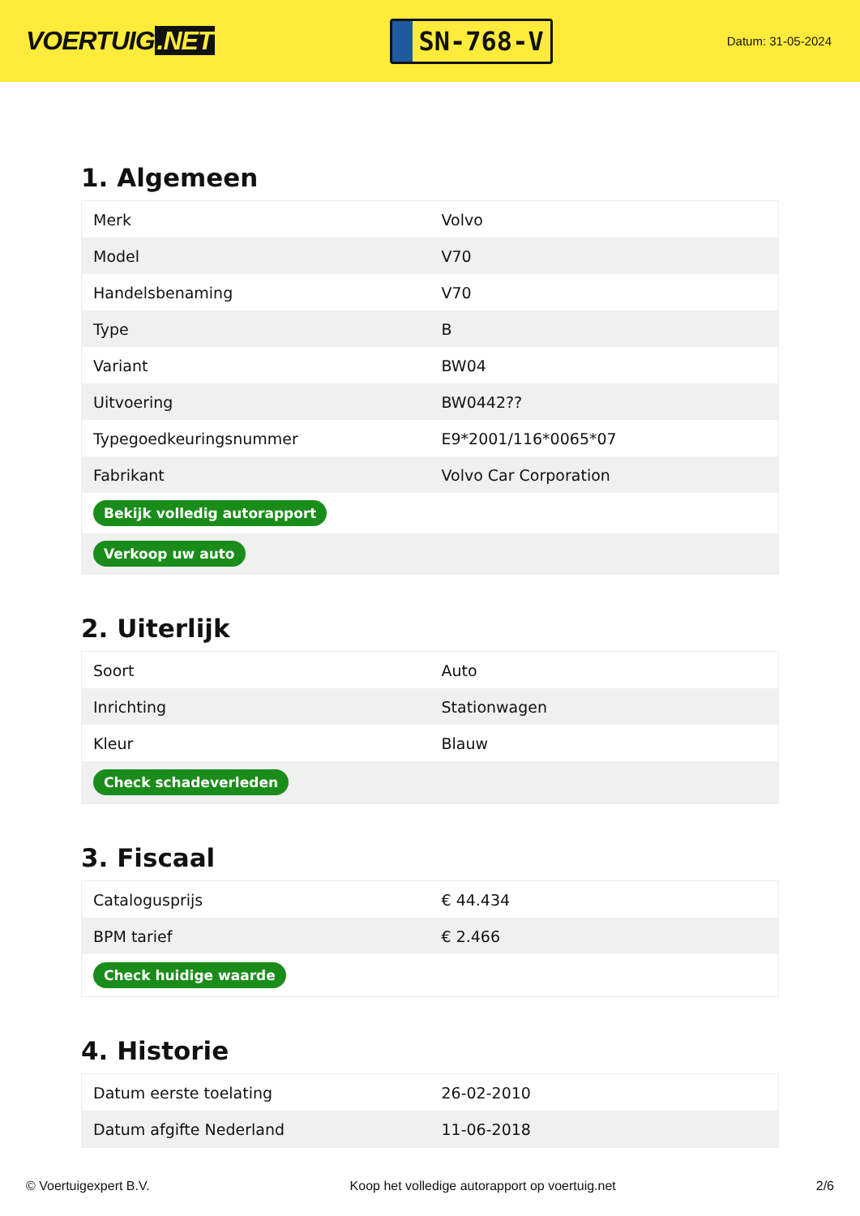VOERTUIG.NET
SN-768-V
Datum: 31-05-2024
1. Algemeen
| Merk | Volvo |
| Model | V70 |
| Handelsbenaming | V70 |
| Type | B |
| Variant | BW04 |
| Uitvoering | BW0442?? |
| Typegoedkeuringsnummer | E9*2001/116*0065*07 |
| Fabrikant | Volvo Car Corporation |
| Bekijk volledig autorapport | |
| Verkoop uw auto | |
2. Uiterlijk
| Soort | Auto |
| Inrichting | Stationwagen |
| Kleur | Blauw |
| Check schadeverleden | |
3. Fiscaal
| Catalogusprijs | € 44.434 |
| BPM tarief | € 2.466 |
| Check huidige waarde | |
4. Historie
| Datum eerste toelating | 26-02-2010 |
| Datum afgifte Nederland | 11-06-2018 |
© Voertuigexpert B.V. Koop het volledige autorapport op voertuig.net 2/6